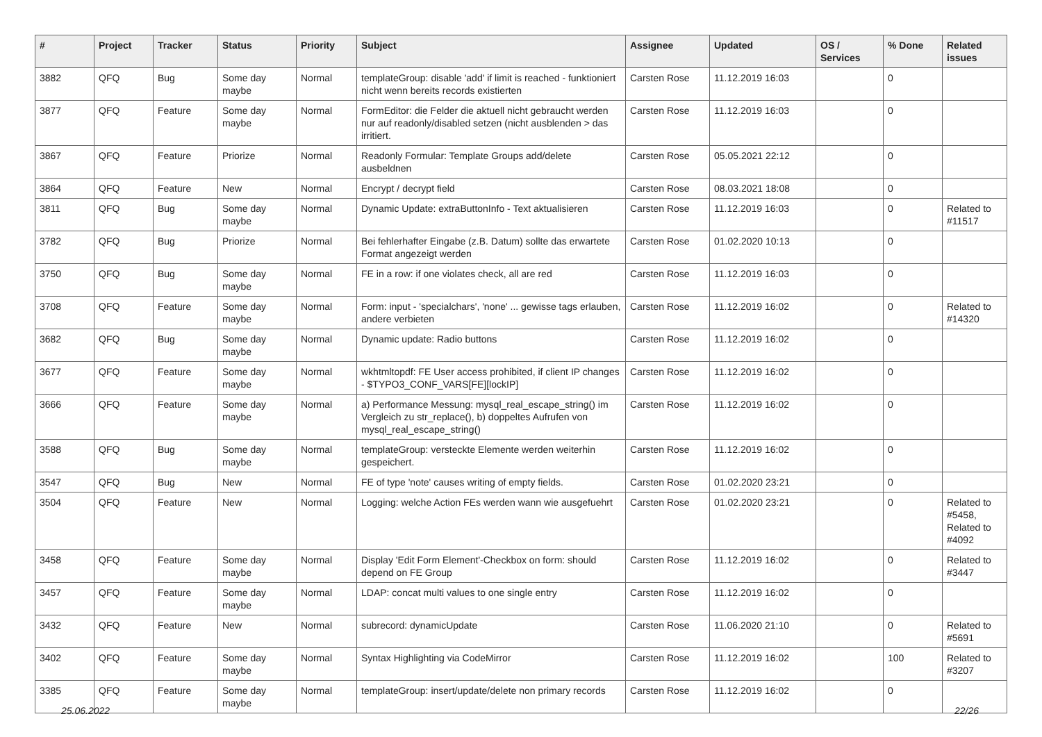| # | Project | Tracker | Status | Priority | Subject | Assignee | Updated | OS / Services | % Done | Related issues |
| --- | --- | --- | --- | --- | --- | --- | --- | --- | --- | --- |
| 3882 | QFQ | Bug | Some day maybe | Normal | templateGroup: disable 'add' if limit is reached - funktioniert nicht wenn bereits records existierten | Carsten Rose | 11.12.2019 16:03 | | 0 | |
| 3877 | QFQ | Feature | Some day maybe | Normal | FormEditor: die Felder die aktuell nicht gebraucht werden nur auf readonly/disabled setzen (nicht ausblenden > das irritiert. | Carsten Rose | 11.12.2019 16:03 | | 0 | |
| 3867 | QFQ | Feature | Priorize | Normal | Readonly Formular: Template Groups add/delete ausbeldnen | Carsten Rose | 05.05.2021 22:12 | | 0 | |
| 3864 | QFQ | Feature | New | Normal | Encrypt / decrypt field | Carsten Rose | 08.03.2021 18:08 | | 0 | |
| 3811 | QFQ | Bug | Some day maybe | Normal | Dynamic Update: extraButtonInfo - Text aktualisieren | Carsten Rose | 11.12.2019 16:03 | | 0 | Related to #11517 |
| 3782 | QFQ | Bug | Priorize | Normal | Bei fehlerhafter Eingabe (z.B. Datum) sollte das erwartete Format angezeigt werden | Carsten Rose | 01.02.2020 10:13 | | 0 | |
| 3750 | QFQ | Bug | Some day maybe | Normal | FE in a row: if one violates check, all are red | Carsten Rose | 11.12.2019 16:03 | | 0 | |
| 3708 | QFQ | Feature | Some day maybe | Normal | Form: input - 'specialchars', 'none' ... gewisse tags erlauben, andere verbieten | Carsten Rose | 11.12.2019 16:02 | | 0 | Related to #14320 |
| 3682 | QFQ | Bug | Some day maybe | Normal | Dynamic update: Radio buttons | Carsten Rose | 11.12.2019 16:02 | | 0 | |
| 3677 | QFQ | Feature | Some day maybe | Normal | wkhtmltopdf: FE User access prohibited, if client IP changes - $TYPO3_CONF_VARS[FE][lockIP] | Carsten Rose | 11.12.2019 16:02 | | 0 | |
| 3666 | QFQ | Feature | Some day maybe | Normal | a) Performance Messung: mysql_real_escape_string() im Vergleich zu str_replace(), b) doppeltes Aufrufen von mysql_real_escape_string() | Carsten Rose | 11.12.2019 16:02 | | 0 | |
| 3588 | QFQ | Bug | Some day maybe | Normal | templateGroup: versteckte Elemente werden weiterhin gespeichert. | Carsten Rose | 11.12.2019 16:02 | | 0 | |
| 3547 | QFQ | Bug | New | Normal | FE of type 'note' causes writing of empty fields. | Carsten Rose | 01.02.2020 23:21 | | 0 | |
| 3504 | QFQ | Feature | New | Normal | Logging: welche Action FEs werden wann wie ausgefuehrt | Carsten Rose | 01.02.2020 23:21 | | 0 | Related to #5458, Related to #4092 |
| 3458 | QFQ | Feature | Some day maybe | Normal | Display 'Edit Form Element'-Checkbox on form: should depend on FE Group | Carsten Rose | 11.12.2019 16:02 | | 0 | Related to #3447 |
| 3457 | QFQ | Feature | Some day maybe | Normal | LDAP: concat multi values to one single entry | Carsten Rose | 11.12.2019 16:02 | | 0 | |
| 3432 | QFQ | Feature | New | Normal | subrecord: dynamicUpdate | Carsten Rose | 11.06.2020 21:10 | | 0 | Related to #5691 |
| 3402 | QFQ | Feature | Some day maybe | Normal | Syntax Highlighting via CodeMirror | Carsten Rose | 11.12.2019 16:02 | | 100 | Related to #3207 |
| 3385 | QFQ | Feature | Some day maybe | Normal | templateGroup: insert/update/delete non primary records | Carsten Rose | 11.12.2019 16:02 | | 0 | |
25.06.2022 22/26